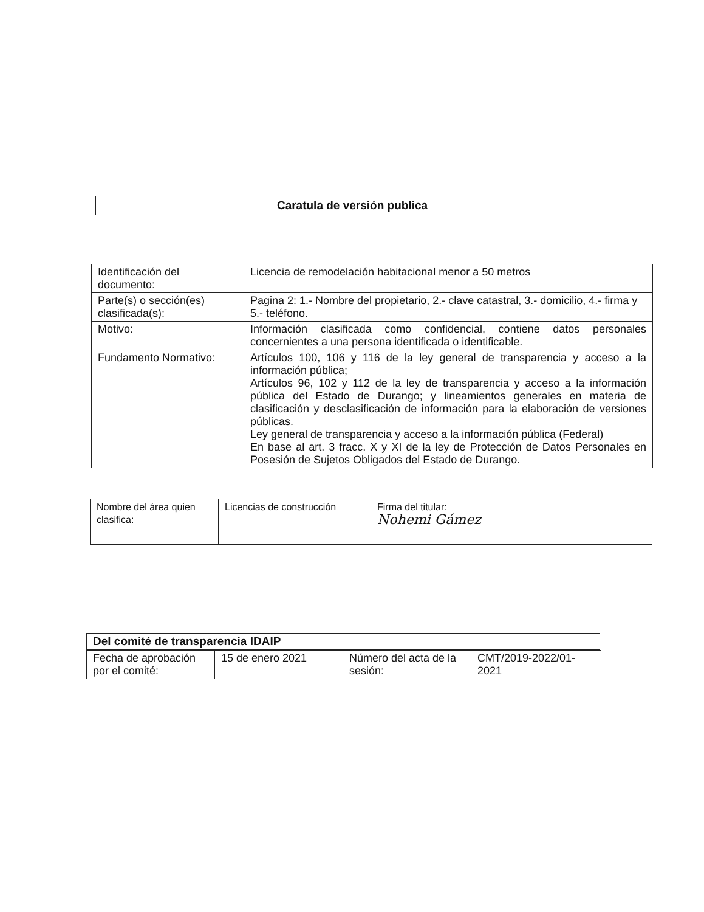Caratula de versión publica
| Identificación del documento: | Licencia de remodelación habitacional menor a 50 metros |
| Parte(s) o sección(es) clasificada(s): | Pagina 2: 1.- Nombre del propietario, 2.- clave catastral, 3.- domicilio, 4.- firma y 5.- teléfono. |
| Motivo: | Información clasificada como confidencial, contiene datos personales concernientes a una persona identificada o identificable. |
| Fundamento Normativo: | Artículos 100, 106 y 116 de la ley general de transparencia y acceso a la información pública; Artículos 96, 102 y 112 de la ley de transparencia y acceso a la información pública del Estado de Durango; y lineamientos generales en materia de clasificación y desclasificación de información para la elaboración de versiones públicas. Ley general de transparencia y acceso a la información pública (Federal) En base al art. 3 fracc. X y XI de la ley de Protección de Datos Personales en Posesión de Sujetos Obligados del Estado de Durango. |
| Nombre del área quien clasifica: | Licencias de construcción | Firma del titular: Nohemi Gámez | |
Del comité de transparencia IDAIP
| Fecha de aprobación por el comité: | 15 de enero 2021 | Número del acta de la sesión: | CMT/2019-2022/01-2021 |